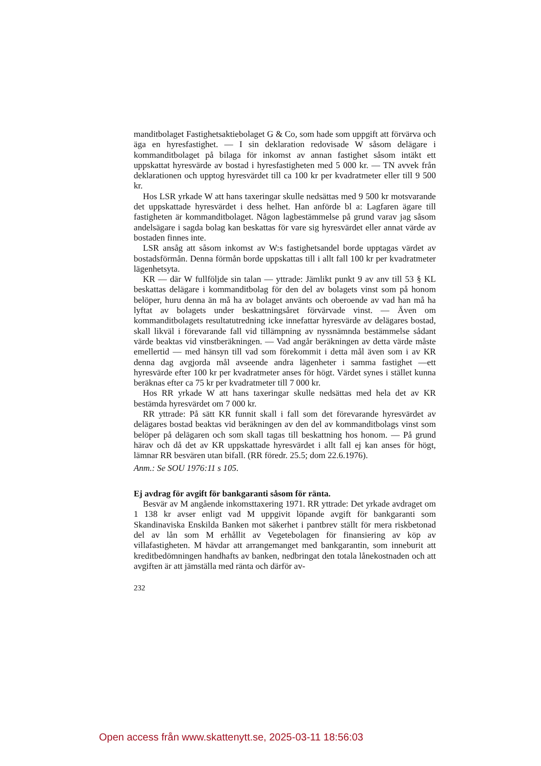manditbolaget Fastighetsaktiebolaget G & Co, som hade som uppgift att förvärva och äga en hyresfastighet. — I sin deklaration redovisade W såsom delägare i kommanditbolaget på bilaga för inkomst av annan fastighet såsom intäkt ett uppskattat hyresvärde av bostad i hyresfastigheten med 5 000 kr. — TN avvek från deklarationen och upptog hyresvärdet till ca 100 kr per kvadratmeter eller till 9 500 kr.
Hos LSR yrkade W att hans taxeringar skulle nedsättas med 9 500 kr motsvarande det uppskattade hyresvärdet i dess helhet. Han anförde bl a: Lagfaren ägare till fastigheten är kommanditbolaget. Någon lagbestämmelse på grund varav jag såsom andelsägare i sagda bolag kan beskattas för vare sig hyresvärdet eller annat värde av bostaden finnes inte.
LSR ansåg att såsom inkomst av W:s fastighetsandel borde upptagas värdet av bostadsförmån. Denna förmån borde uppskattas till i allt fall 100 kr per kvadratmeter lägenhetsyta.
KR — där W fullföljde sin talan — yttrade: Jämlikt punkt 9 av anv till 53 § KL beskattas delägare i kommanditbolag för den del av bolagets vinst som på honom belöper, huru denna än må ha av bolaget använts och oberoende av vad han må ha lyftat av bolagets under beskattningsåret förvärvade vinst. — Även om kommanditbolagets resultatutredning icke innefattar hyresvärde av delägares bostad, skall likväl i förevarande fall vid tillämpning av nyssnämnda bestämmelse sådant värde beaktas vid vinstberäkningen. — Vad angår beräkningen av detta värde måste emellertid — med hänsyn till vad som förekommit i detta mål även som i av KR denna dag avgjorda mål avseende andra lägenheter i samma fastighet —ett hyresvärde efter 100 kr per kvadratmeter anses för högt. Värdet synes i stället kunna beräknas efter ca 75 kr per kvadratmeter till 7 000 kr.
Hos RR yrkade W att hans taxeringar skulle nedsättas med hela det av KR bestämda hyresvärdet om 7 000 kr.
RR yttrade: På sätt KR funnit skall i fall som det förevarande hyresvärdet av delägares bostad beaktas vid beräkningen av den del av kommanditbolags vinst som belöper på delägaren och som skall tagas till beskattning hos honom. — På grund härav och då det av KR uppskattade hyresvärdet i allt fall ej kan anses för högt, lämnar RR besvären utan bifall. (RR föredr. 25.5; dom 22.6.1976).
Anm.: Se SOU 1976:11 s 105.
Ej avdrag för avgift för bankgaranti såsom för ränta.
Besvär av M angående inkomsttaxering 1971. RR yttrade: Det yrkade avdraget om 1 138 kr avser enligt vad M uppgivit löpande avgift för bankgaranti som Skandinaviska Enskilda Banken mot säkerhet i pantbrev ställt för mera riskbetonad del av lån som M erhållit av Vegetebolagen för finansiering av köp av villafastigheten. M hävdar att arrangemanget med bankgarantin, som inneburit att kreditbedömningen handhafts av banken, nedbringat den totala lånekostnaden och att avgiften är att jämställa med ränta och därför av-
232
Open access från www.skattenytt.se, 2025-03-11 18:56:03